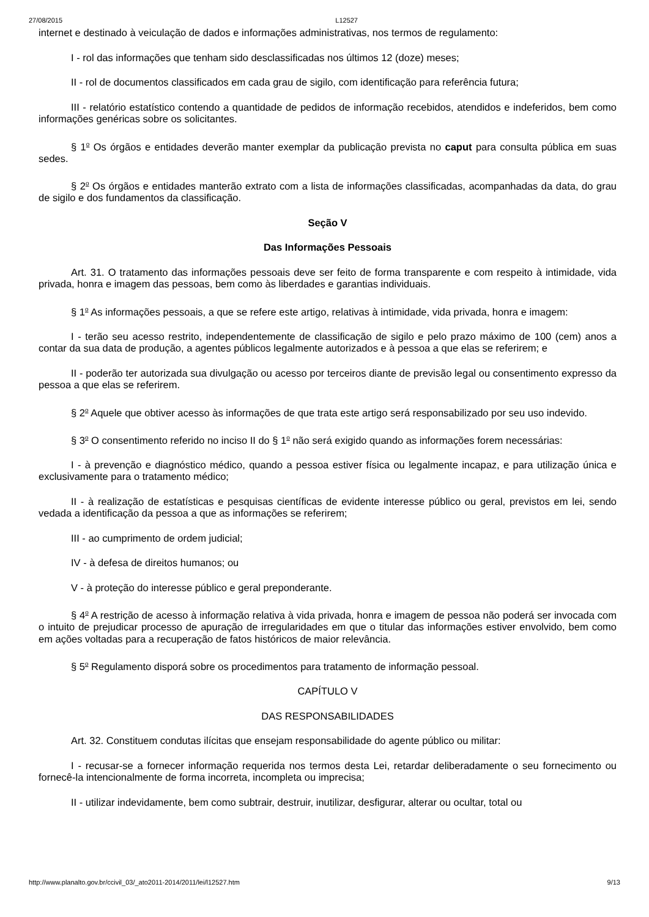27/08/2015 L12527
internet e destinado à veiculação de dados e informações administrativas, nos termos de regulamento:
I - rol das informações que tenham sido desclassificadas nos últimos 12 (doze) meses;
II - rol de documentos classificados em cada grau de sigilo, com identificação para referência futura;
III - relatório estatístico contendo a quantidade de pedidos de informação recebidos, atendidos e indeferidos, bem como informações genéricas sobre os solicitantes.
§ 1<sup>o</sup> Os órgãos e entidades deverão manter exemplar da publicação prevista no caput para consulta pública em suas sedes.
§ 2<sup>o</sup> Os órgãos e entidades manterão extrato com a lista de informações classificadas, acompanhadas da data, do grau de sigilo e dos fundamentos da classificação.
Seção V
Das Informações Pessoais
Art. 31. O tratamento das informações pessoais deve ser feito de forma transparente e com respeito à intimidade, vida privada, honra e imagem das pessoas, bem como às liberdades e garantias individuais.
§ 1<sup>o</sup> As informações pessoais, a que se refere este artigo, relativas à intimidade, vida privada, honra e imagem:
I - terão seu acesso restrito, independentemente de classificação de sigilo e pelo prazo máximo de 100 (cem) anos a contar da sua data de produção, a agentes públicos legalmente autorizados e à pessoa a que elas se referirem; e
II - poderão ter autorizada sua divulgação ou acesso por terceiros diante de previsão legal ou consentimento expresso da pessoa a que elas se referirem.
§ 2<sup>o</sup> Aquele que obtiver acesso às informações de que trata este artigo será responsabilizado por seu uso indevido.
§ 3<sup>o</sup> O consentimento referido no inciso II do § 1<sup>o</sup> não será exigido quando as informações forem necessárias:
I - à prevenção e diagnóstico médico, quando a pessoa estiver física ou legalmente incapaz, e para utilização única e exclusivamente para o tratamento médico;
II - à realização de estatísticas e pesquisas científicas de evidente interesse público ou geral, previstos em lei, sendo vedada a identificação da pessoa a que as informações se referirem;
III - ao cumprimento de ordem judicial;
IV - à defesa de direitos humanos; ou
V - à proteção do interesse público e geral preponderante.
§ 4<sup>o</sup> A restrição de acesso à informação relativa à vida privada, honra e imagem de pessoa não poderá ser invocada com o intuito de prejudicar processo de apuração de irregularidades em que o titular das informações estiver envolvido, bem como em ações voltadas para a recuperação de fatos históricos de maior relevância.
§ 5<sup>o</sup> Regulamento disporá sobre os procedimentos para tratamento de informação pessoal.
CAPÍTULO V
DAS RESPONSABILIDADES
Art. 32. Constituem condutas ilícitas que ensejam responsabilidade do agente público ou militar:
I - recusar-se a fornecer informação requerida nos termos desta Lei, retardar deliberadamente o seu fornecimento ou fornecê-la intencionalmente de forma incorreta, incompleta ou imprecisa;
II - utilizar indevidamente, bem como subtrair, destruir, inutilizar, desfigurar, alterar ou ocultar, total ou
http://www.planalto.gov.br/ccivil_03/_ato2011-2014/2011/lei/l12527.htm 9/13